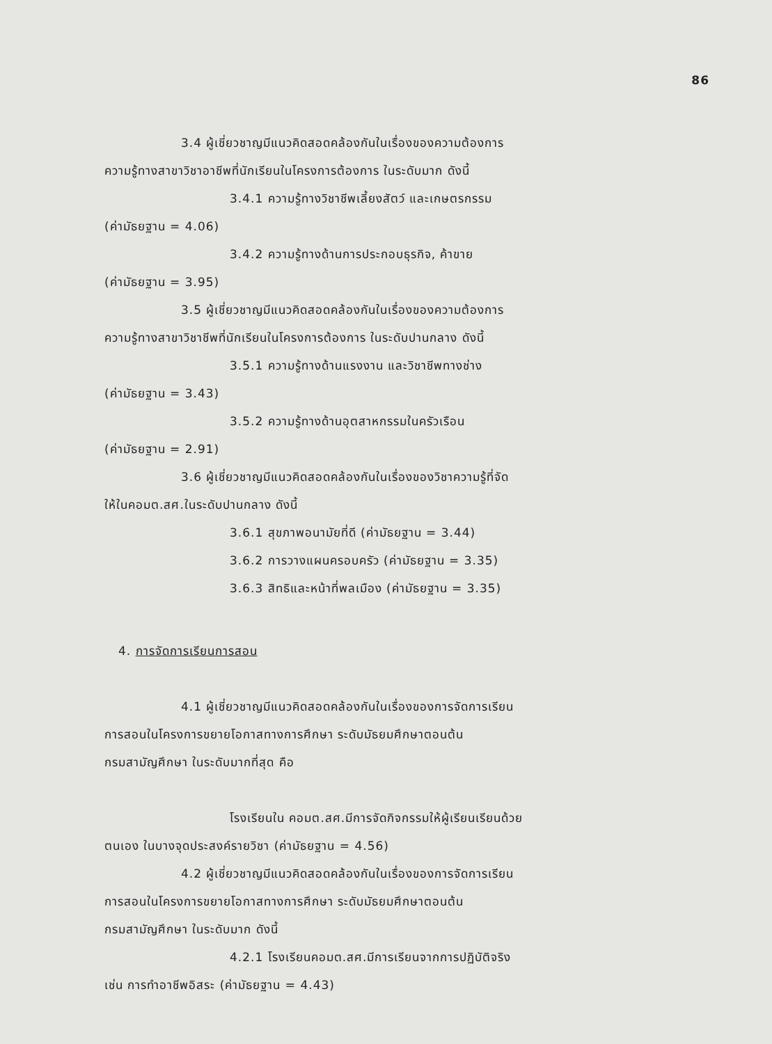86
3.4 ผู้เชี่ยวชาญมีแนวคิดสอดคล้องกันในเรื่องของความต้องการ
ความรู้ทางสาขาวิชาอาชีพที่นักเรียนในโครงการต้องการ ในระดับมาก ดังนี้
3.4.1 ความรู้ทางวิชาชีพเลี้ยงสัตว์ และเกษตรกรรม
(ค่ามัธยฐาน = 4.06)
3.4.2 ความรู้ทางด้านการประกอบธุรกิจ, ค้าขาย
(ค่ามัธยฐาน = 3.95)
3.5 ผู้เชี่ยวชาญมีแนวคิดสอดคล้องกันในเรื่องของความต้องการ
ความรู้ทางสาขาวิชาชีพที่นักเรียนในโครงการต้องการ ในระดับปานกลาง ดังนี้
3.5.1 ความรู้ทางด้านแรงงาน และวิชาชีพทางช่าง
(ค่ามัธยฐาน = 3.43)
3.5.2 ความรู้ทางด้านอุตสาหกรรมในครัวเรือน
(ค่ามัธยฐาน = 2.91)
3.6 ผู้เชี่ยวชาญมีแนวคิดสอดคล้องกันในเรื่องของวิชาความรู้ที่จัด
ให้ในคอมต.สศ.ในระดับปานกลาง ดังนี้
3.6.1 สุขภาพอนามัยที่ดี (ค่ามัธยฐาน = 3.44)
3.6.2 การวางแผนครอบครัว (ค่ามัธยฐาน = 3.35)
3.6.3 สิทธิและหน้าที่พลเมือง (ค่ามัธยฐาน = 3.35)
4. การจัดการเรียนการสอน
4.1 ผู้เชี่ยวชาญมีแนวคิดสอดคล้องกันในเรื่องของการจัดการเรียน
การสอนในโครงการขยายโอกาสทางการศึกษา ระดับมัธยมศึกษาตอนต้น
กรมสามัญศึกษา ในระดับมากที่สุด คือ
โรงเรียนใน คอมต.สศ.มีการจัดกิจกรรมให้ผู้เรียนเรียนด้วย
ตนเอง ในบางจุดประสงค์รายวิชา (ค่ามัธยฐาน = 4.56)
4.2 ผู้เชี่ยวชาญมีแนวคิดสอดคล้องกันในเรื่องของการจัดการเรียน
การสอนในโครงการขยายโอกาสทางการศึกษา ระดับมัธยมศึกษาตอนต้น
กรมสามัญศึกษา ในระดับมาก ดังนี้
4.2.1 โรงเรียนคอมต.สศ.มีการเรียนจากการปฏิบัติจริง
เช่น การทำอาชีพอิสระ (ค่ามัธยฐาน = 4.43)